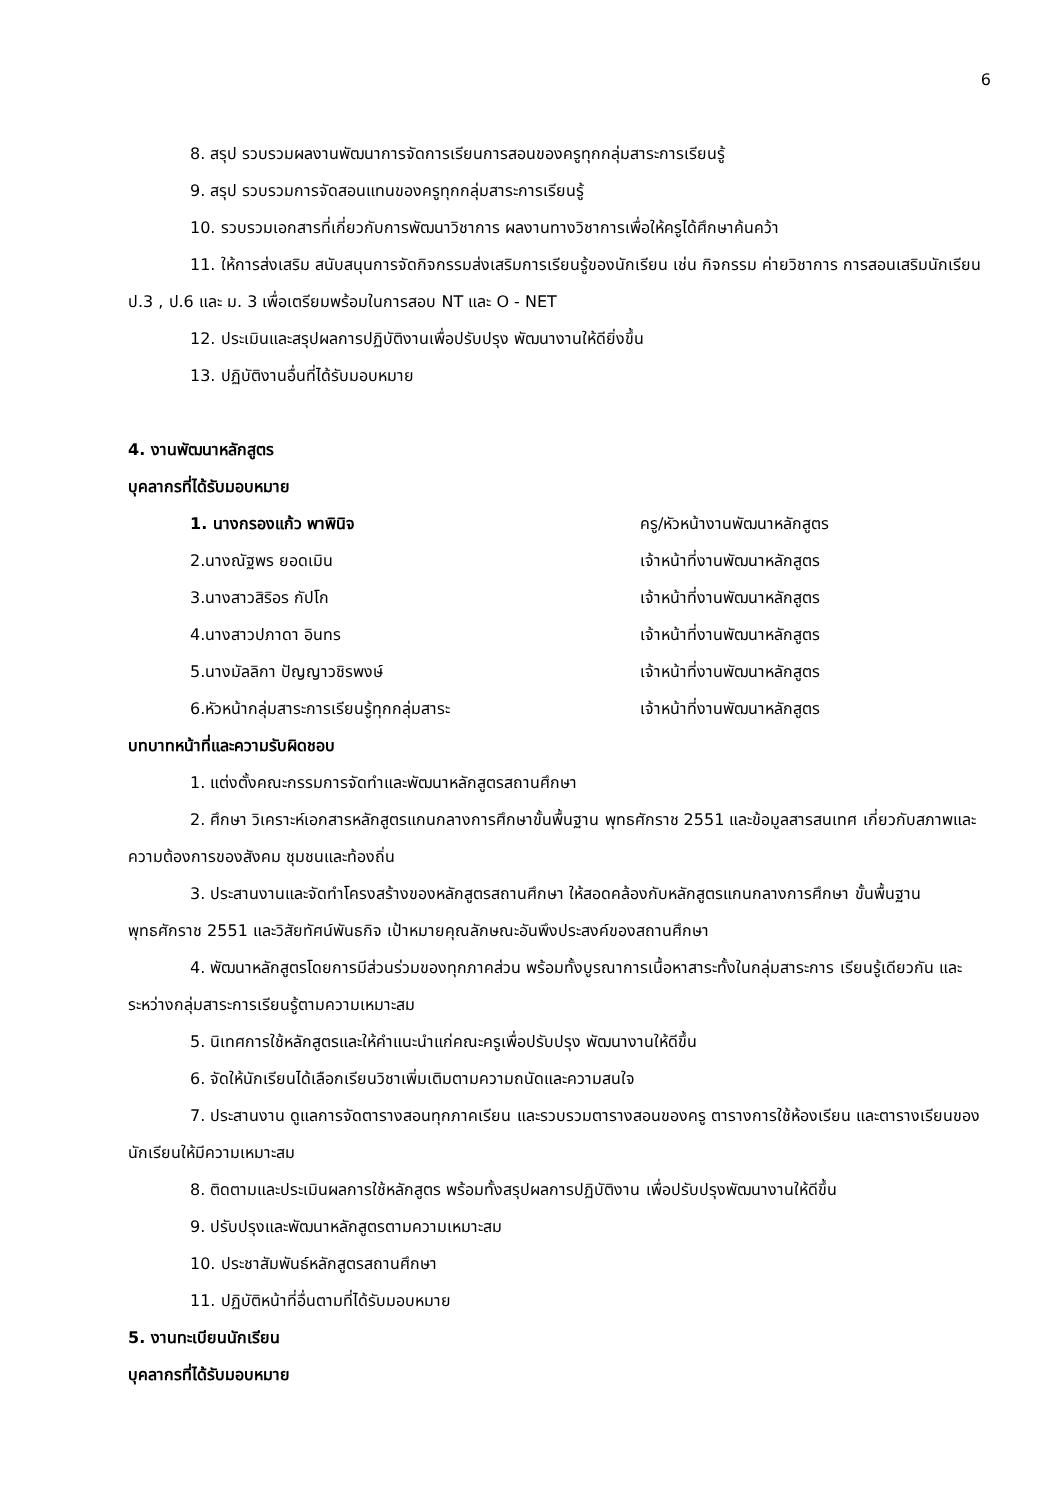6
8. สรุป รวบรวมผลงานพัฒนาการจัดการเรียนการสอนของครูทุกกลุ่มสาระการเรียนรู้
9. สรุป รวบรวมการจัดสอนแทนของครูทุกกลุ่มสาระการเรียนรู้
10. รวบรวมเอกสารที่เกี่ยวกับการพัฒนาวิชาการ ผลงานทางวิชาการเพื่อให้ครูได้ศึกษาค้นคว้า
11. ให้การส่งเสริม สนับสนุนการจัดกิจกรรมส่งเสริมการเรียนรู้ของนักเรียน เช่น กิจกรรม ค่ายวิชาการ การสอนเสริมนักเรียน ป.3 , ป.6 และ ม. 3 เพื่อเตรียมพร้อมในการสอบ NT และ O - NET
12. ประเมินและสรุปผลการปฏิบัติงานเพื่อปรับปรุง พัฒนางานให้ดียิ่งขึ้น
13. ปฏิบัติงานอื่นที่ได้รับมอบหมาย
4. งานพัฒนาหลักสูตร
บุคลากรที่ได้รับมอบหมาย
1. นางกรองแก้ว พาพินิจ ครู/หัวหน้างานพัฒนาหลักสูตร
2.นางณัฐพร ยอดเมิน เจ้าหน้าที่งานพัฒนาหลักสูตร
3.นางสาวสิริอร กัปโก เจ้าหน้าที่งานพัฒนาหลักสูตร
4.นางสาวปภาดา อินทร เจ้าหน้าที่งานพัฒนาหลักสูตร
5.นางมัลลิกา ปัญญาวชิรพงษ์ เจ้าหน้าที่งานพัฒนาหลักสูตร
6.หัวหน้ากลุ่มสาระการเรียนรู้ทุกกลุ่มสาระ เจ้าหน้าที่งานพัฒนาหลักสูตร
บทบาทหน้าที่และความรับผิดชอบ
1. แต่งตั้งคณะกรรมการจัดทำและพัฒนาหลักสูตรสถานศึกษา
2. ศึกษา วิเคราะห์เอกสารหลักสูตรแกนกลางการศึกษาขั้นพื้นฐาน พุทธศักราช 2551 และข้อมูลสารสนเทศ เกี่ยวกับสภาพและความต้องการของสังคม ชุมชนและท้องถิ่น
3. ประสานงานและจัดทำโครงสร้างของหลักสูตรสถานศึกษา ให้สอดคล้องกับหลักสูตรแกนกลางการศึกษา ขั้นพื้นฐานพุทธศักราช 2551 และวิสัยทัศน์พันธกิจ เป้าหมายคุณลักษณะอันพึงประสงค์ของสถานศึกษา
4. พัฒนาหลักสูตรโดยการมีส่วนร่วมของทุกภาคส่วน พร้อมทั้งบูรณาการเนื้อหาสาระทั้งในกลุ่มสาระการ เรียนรู้เดียวกัน และระหว่างกลุ่มสาระการเรียนรู้ตามความเหมาะสม
5. นิเทศการใช้หลักสูตรและให้คำแนะนำแก่คณะครูเพื่อปรับปรุง พัฒนางานให้ดีขึ้น
6. จัดให้นักเรียนได้เลือกเรียนวิชาเพิ่มเติมตามความถนัดและความสนใจ
7. ประสานงาน ดูแลการจัดตารางสอนทุกภาคเรียน และรวบรวมตารางสอนของครู ตารางการใช้ห้องเรียน และตารางเรียนของนักเรียนให้มีความเหมาะสม
8. ติดตามและประเมินผลการใช้หลักสูตร พร้อมทั้งสรุปผลการปฏิบัติงาน เพื่อปรับปรุงพัฒนางานให้ดีขึ้น
9. ปรับปรุงและพัฒนาหลักสูตรตามความเหมาะสม
10. ประชาสัมพันธ์หลักสูตรสถานศึกษา
11. ปฏิบัติหน้าที่อื่นตามที่ได้รับมอบหมาย
5. งานทะเบียนนักเรียน
บุคลากรที่ได้รับมอบหมาย